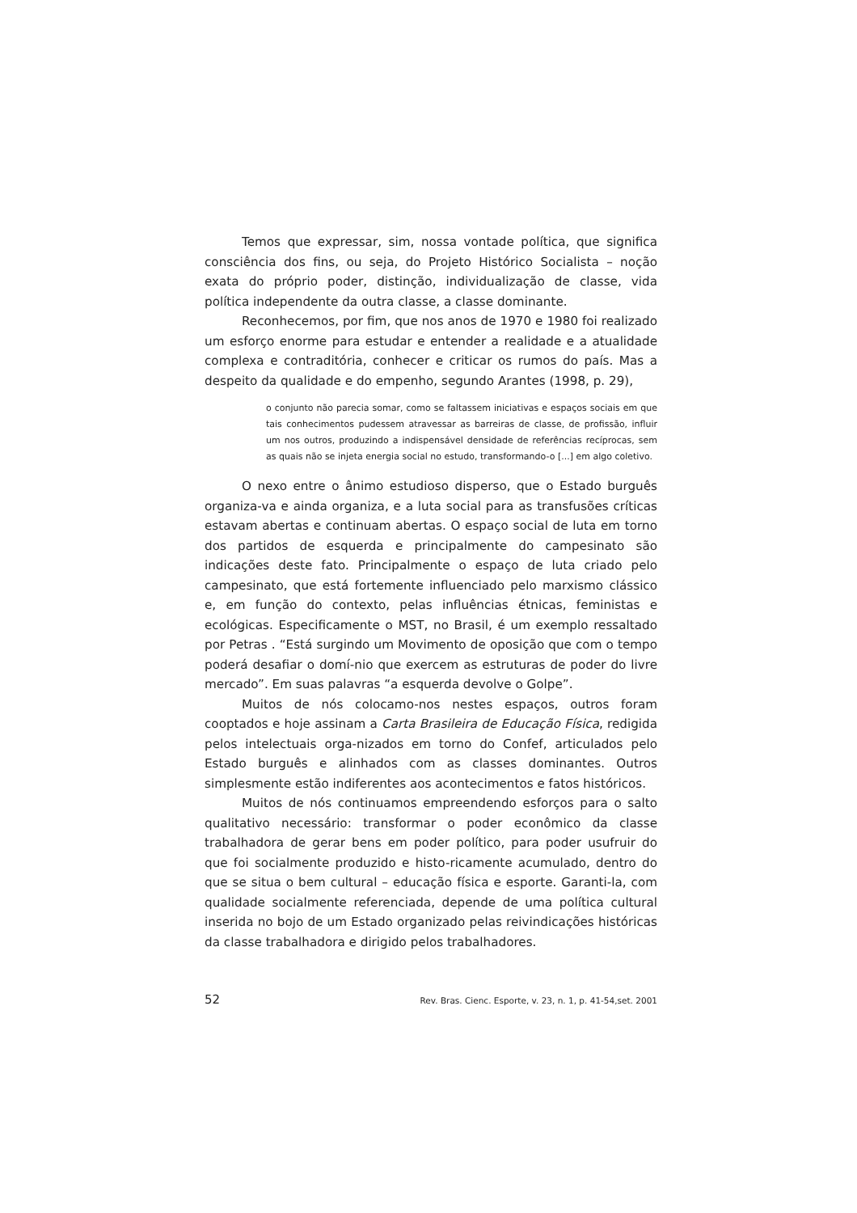Temos que expressar, sim, nossa vontade política, que significa consciência dos fins, ou seja, do Projeto Histórico Socialista – noção exata do próprio poder, distinção, individualização de classe, vida política independente da outra classe, a classe dominante.
Reconhecemos, por fim, que nos anos de 1970 e 1980 foi realizado um esforço enorme para estudar e entender a realidade e a atualidade complexa e contraditória, conhecer e criticar os rumos do país. Mas a despeito da qualidade e do empenho, segundo Arantes (1998, p. 29),
o conjunto não parecia somar, como se faltassem iniciativas e espaços sociais em que tais conhecimentos pudessem atravessar as barreiras de classe, de profissão, influir um nos outros, produzindo a indispensável densidade de referências recíprocas, sem as quais não se injeta energia social no estudo, transformando-o [...] em algo coletivo.
O nexo entre o ânimo estudioso disperso, que o Estado burguês organiza-va e ainda organiza, e a luta social para as transfusões críticas estavam abertas e continuam abertas. O espaço social de luta em torno dos partidos de esquerda e principalmente do campesinato são indicações deste fato. Principalmente o espaço de luta criado pelo campesinato, que está fortemente influenciado pelo marxismo clássico e, em função do contexto, pelas influências étnicas, feministas e ecológicas. Especificamente o MST, no Brasil, é um exemplo ressaltado por Petras . “Está surgindo um Movimento de oposição que com o tempo poderá desafiar o domí-nio que exercem as estruturas de poder do livre mercado”. Em suas palavras “a esquerda devolve o Golpe”.
Muitos de nós colocamo-nos nestes espaços, outros foram cooptados e hoje assinam a Carta Brasileira de Educação Física, redigida pelos intelectuais orga-nizados em torno do Confef, articulados pelo Estado burguês e alinhados com as classes dominantes. Outros simplesmente estão indiferentes aos acontecimentos e fatos históricos.
Muitos de nós continuamos empreendendo esforços para o salto qualitativo necessário: transformar o poder econômico da classe trabalhadora de gerar bens em poder político, para poder usufruir do que foi socialmente produzido e histo-ricamente acumulado, dentro do que se situa o bem cultural – educação física e esporte. Garanti-la, com qualidade socialmente referenciada, depende de uma política cultural inserida no bojo de um Estado organizado pelas reivindicações históricas da classe trabalhadora e dirigido pelos trabalhadores.
52 Rev. Bras. Cienc. Esporte, v. 23, n. 1, p. 41-54,set. 2001